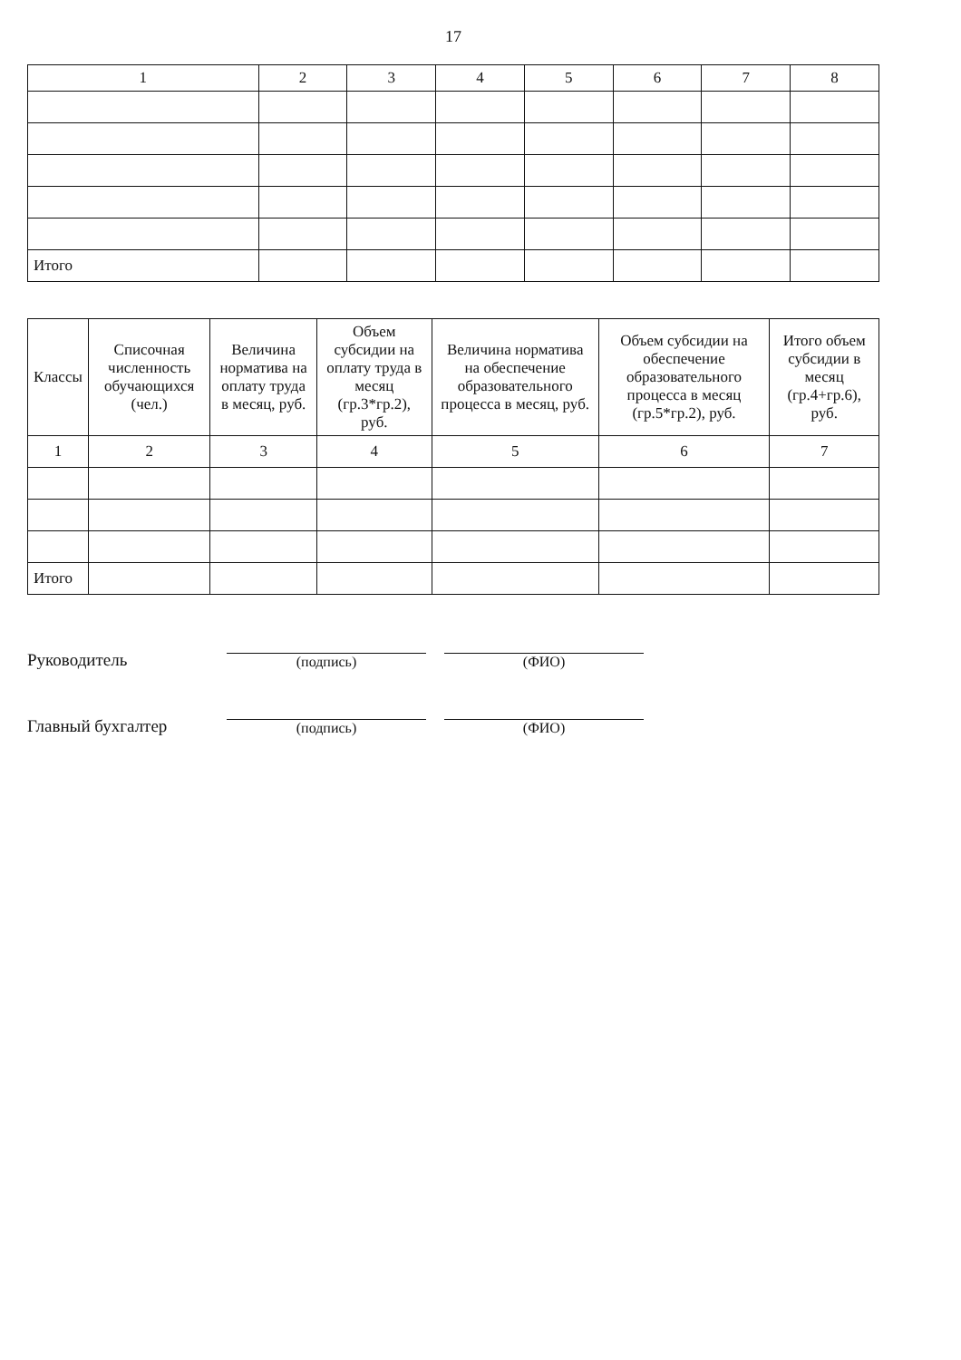17
| 1 | 2 | 3 | 4 | 5 | 6 | 7 | 8 |
| --- | --- | --- | --- | --- | --- | --- | --- |
| Итого | | | | | | | |
| Классы | Списочная численность обучающихся (чел.) | Величина норматива на оплату труда в месяц, руб. | Объем субсидии на оплату труда в месяц (гр.3*гр.2), руб. | Величина норматива на обеспечение образовательного процесса в месяц, руб. | Объем субсидии на обеспечение образовательного процесса в месяц (гр.5*гр.2), руб. | Итого объем субсидии в месяц (гр.4+гр.6), руб. |
| --- | --- | --- | --- | --- | --- | --- |
| 1 | 2 | 3 | 4 | 5 | 6 | 7 |
| Итого | | | | | | |
Руководитель
(подпись)
(ФИО)
Главный бухгалтер
(подпись)
(ФИО)